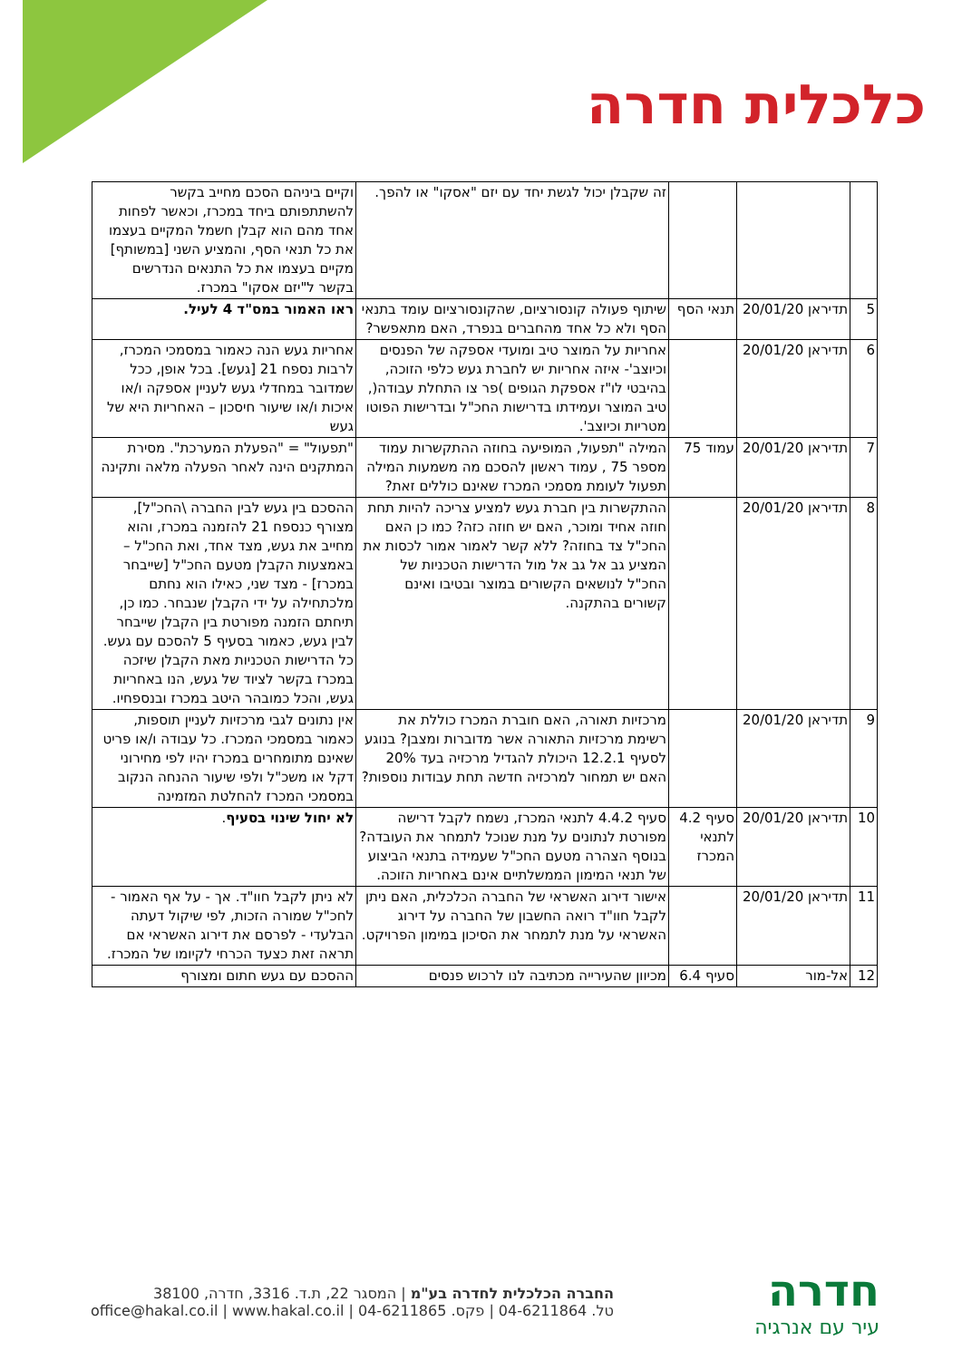כלכלית חדרה
| | | | זה שקבלן יכול לגשת יחד עם יזם "אסקו" או להפך. | וקיים ביניהם הסכם מחייב בקשר להשתתפותם ביחד במכרז, וכאשר לפחות אחד מהם הוא קבלן חשמל המקיים בעצמו את כל תנאי הסף, והמציע השני [במשותף] מקיים בעצמו את כל התנאים הנדרשים בקשר ל"יזם אסקו" במכרז. |
| 5 | תדיראן 20/01/20 | תנאי הסף | שיתוף פעולה קונסורציום, שהקונסורציום עומד בתנאי הסף ולא כל אחד מהחברים בנפרד, האם מתאפשר? | ראו האמור במס"ד 4 לעיל. |
| 6 | תדיראן 20/01/20 | | אחריות על המוצר טיב ומועדי אספקה של הפנסים וכיוצב'- איזה אחריות יש לחברת געש כלפי הזוכה, בהיבטי לו"ז אספקת הגופים )פר צו התחלת עבודה(, טיב המוצר ועמידתו בדרישות החכ"ל ובדרישות הפוטו מטריות וכיוצב'. | אחריות געש הנה כאמור במסמכי המכרז, לרבות נספח 21 [געש]. בכל אופן, ככל שמדובר במחדלי געש לעניין אספקה ו/או איכות ו/או שיעור חיסכון – האחריות היא של געש |
| 7 | תדיראן 20/01/20 | עמוד 75 | המילה "תפעול, המופיעה בחוזה ההתקשרות עמוד מספר 75 , עמוד ראשון להסכם מה משמעות המילה תפעול לעומת מסמכי המכרז שאינם כוללים זאת? | "תפעול" = "הפעלת המערכת". מסירת המתקנים הינה לאחר הפעלה מלאה ותקינה |
| 8 | תדיראן 20/01/20 | | ההתקשרות בין חברת געש למציע צריכה להיות תחת חוזה אחיד ומוכר, האם יש חוזה כזה? כמו כן האם החכ"ל צד בחוזה? ללא קשר לאמור אמור לכסות את המציע גב אל גב אל מול הדרישות הטכניות של החכ"ל לנושאים הקשורים במוצר ובטיבו ואינם קשורים בהתקנה. | ההסכם בין געש לבין החברה \החכ"ל], מצורף כנספח 21 להזמנה במכרז, והוא מחייב את געש, מצד אחד, ואת החכ"ל – באמצעות הקבלן מטעם החכ"ל [שייבחר במכרז] - מצד שני, כאילו הוא נחתם מלכתחילה על ידי הקבלן שנבחר. כמו כן, תיחתם הזמנה מפורטת בין הקבלן שייבחר לבין געש, כאמור בסעיף 5 להסכם עם געש. כל הדרישות הטכניות מאת הקבלן שיזכה במכרז בקשר לציוד של געש, הנו באחריות געש, והכל כמובהר היטב במכרז ובנספחיו. |
| 9 | תדיראן 20/01/20 | | מרכזיות תאורה, האם חוברת המכרז כוללת את רשימת מרכזיות התאורה אשר מדוברות ומצבן? בנוגע לסעיף 12.2.1 היכולת להגדיל מרכזיה בעד 20% האם יש תמחור למרכזיה חדשה תחת עבודות נוספות? | אין נתונים לגבי מרכזיות לעניין תוספות, כאמור במסמכי המכרז. כל עבודה ו/או פריט שאינם מתומחרים במכרז יהיו לפי מחירוני דקל או משכ"ל ולפי שיעור ההנחה הנקוב במסמכי המכרז להחלטת המזמינה |
| 10 | תדיראן 20/01/20 | סעיף 4.2 לתנאי המכרז | סעיף 4.4.2 לתנאי המכרז, נשמח לקבל דרישה מפורטת לנתונים על מנת שנוכל לתמחר את העובדה? בנוסף הצהרה מטעם החכ"ל שעמידה בתנאי הביצוע של תנאי המימון הממשלתיים אינם באחריות הזוכה. | לא יחול שינוי בסעיף . |
| 11 | תדיראן 20/01/20 | | אישור דירוג האשראי של החברה הכלכלית, האם ניתן לקבל חוו"ד רואה החשבון של החברה על דירוג האשראי על מנת לתמחר את הסיכון במימון הפרויקט. | לא ניתן לקבל חוו"ד. אך - על אף האמור - לחכ"ל שמורה הזכות, לפי שיקול דעתה הבלעדי - לפרסם את דירוג האשראי אם תראה זאת כצעד הכרחי לקיומו של המכרז. |
| 12 | אל-מור | סעיף 6.4 | מכיוון שהעירייה מכתיבה לנו לרכוש פנסים | ההסכם עם געש חתום ומצורף |
חדרה
עיר עם אנרגיה
החברה הכלכלית לחדרה בע"מ | המסגר 22, ת.ד. 3316, חדרה, 38100
טל. 04-6211864 | פקס. 04-6211865 | office@hakal.co.il | www.hakal.co.il